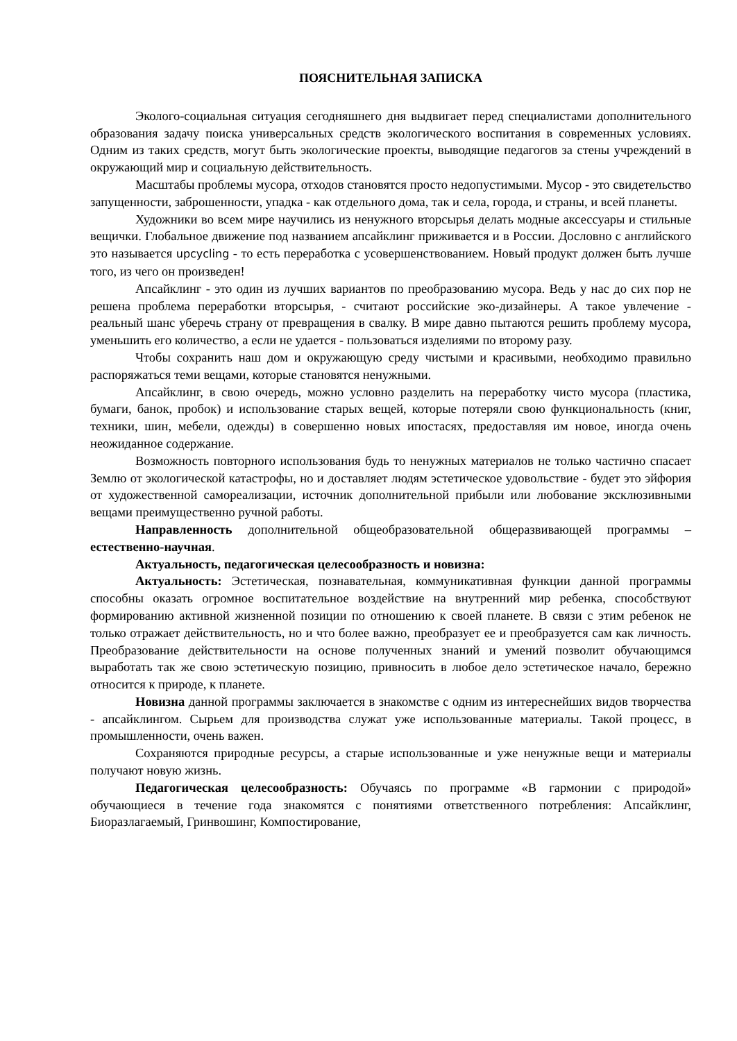ПОЯСНИТЕЛЬНАЯ ЗАПИСКА
Эколого-социальная ситуация сегодняшнего дня выдвигает перед специалистами дополнительного образования задачу поиска универсальных средств экологического воспитания в современных условиях. Одним из таких средств, могут быть экологические проекты, выводящие педагогов за стены учреждений в окружающий мир и социальную действительность.
Масштабы проблемы мусора, отходов становятся просто недопустимыми. Мусор - это свидетельство запущенности, заброшенности, упадка - как отдельного дома, так и села, города, и страны, и всей планеты.
Художники во всем мире научились из ненужного вторсырья делать модные аксессуары и стильные вещички. Глобальное движение под названием апсайклинг приживается и в России. Дословно с английского это называется upcycling - то есть переработка с усовершенствованием. Новый продукт должен быть лучше того, из чего он произведен!
Апсайклинг - это один из лучших вариантов по преобразованию мусора. Ведь у нас до сих пор не решена проблема переработки вторсырья, - считают российские эко-дизайнеры. А такое увлечение - реальный шанс уберечь страну от превращения в свалку. В мире давно пытаются решить проблему мусора, уменьшить его количество, а если не удается - пользоваться изделиями по второму разу.
Чтобы сохранить наш дом и окружающую среду чистыми и красивыми, необходимо правильно распоряжаться теми вещами, которые становятся ненужными.
Апсайклинг, в свою очередь, можно условно разделить на переработку чисто мусора (пластика, бумаги, банок, пробок) и использование старых вещей, которые потеряли свою функциональность (книг, техники, шин, мебели, одежды) в совершенно новых ипостасях, предоставляя им новое, иногда очень неожиданное содержание.
Возможность повторного использования будь то ненужных материалов не только частично спасает Землю от экологической катастрофы, но и доставляет людям эстетическое удовольствие - будет это эйфория от художественной самореализации, источник дополнительной прибыли или любование эксклюзивными вещами преимущественно ручной работы.
Направленность дополнительной общеобразовательной общеразвивающей программы – естественно-научная.
Актуальность, педагогическая целесообразность и новизна:
Актуальность: Эстетическая, познавательная, коммуникативная функции данной программы способны оказать огромное воспитательное воздействие на внутренний мир ребенка, способствуют формированию активной жизненной позиции по отношению к своей планете. В связи с этим ребенок не только отражает действительность, но и что более важно, преобразует ее и преобразуется сам как личность. Преобразование действительности на основе полученных знаний и умений позволит обучающимся выработать так же свою эстетическую позицию, привносить в любое дело эстетическое начало, бережно относится к природе, к планете.
Новизна данной программы заключается в знакомстве с одним из интереснейших видов творчества - апсайклингом. Сырьем для производства служат уже использованные материалы. Такой процесс, в промышленности, очень важен.
Сохраняются природные ресурсы, а старые использованные и уже ненужные вещи и материалы получают новую жизнь.
Педагогическая целесообразность: Обучаясь по программе «В гармонии с природой» обучающиеся в течение года знакомятся с понятиями ответственного потребления: Апсайклинг, Биоразлагаемый, Гринвошинг, Компостирование,